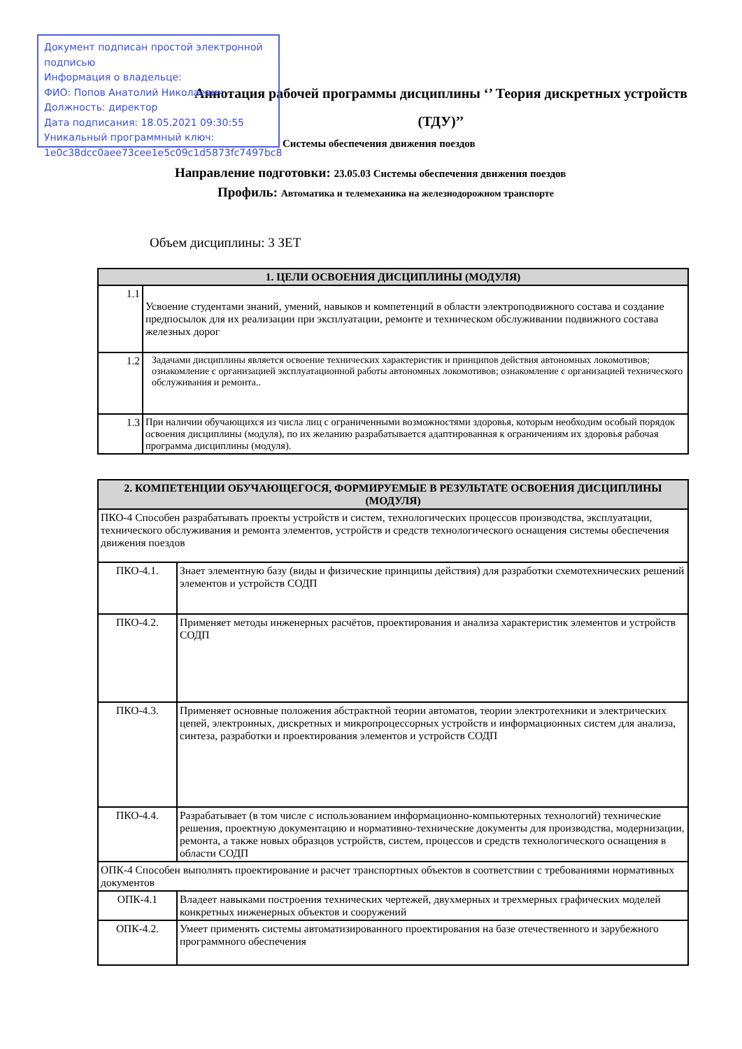Документ подписан простой электронной подписью
Информация о владельце:
ФИО: Попов Анатолий Николаевич
Должность: директор
Дата подписания: 18.05.2021 09:30:55
Уникальный программный ключ:
1e0c38dcc0aee73cee1e5c09c1d5873fc7497bc8
Аннотация рабочей программы дисциплины ‘’ Теория дискретных устройств
(ТДУ)’’
Системы обеспечения движения поездов
Направление подготовки: 23.05.03 Системы обеспечения движения поездов
Профиль: Автоматика и телемеханика на железнодорожном транспорте
Объем дисциплины: 3 ЗЕТ
| 1. ЦЕЛИ ОСВОЕНИЯ ДИСЦИПЛИНЫ (МОДУЛЯ) | |
| --- | --- |
| 1.1 | Усвоение студентами знаний, умений, навыков и компетенций в области электроподвижного состава и создание предпосылок для их реализации при эксплуатации, ремонте и техническом обслуживании подвижного состава железных дорог |
| 1.2 | Задачами дисциплины является освоение технических характеристик и принципов действия автономных локомотивов; ознакомление с организацией эксплуатационной работы автономных локомотивов; ознакомление с организацией технического обслуживания и ремонта.. |
| 1.3 | При наличии обучающихся из числа лиц с ограниченными возможностями здоровья, которым необходим особый порядок освоения дисциплины (модуля), по их желанию разрабатывается адаптированная к ограничениям их здоровья рабочая программа дисциплины (модуля). |
| 2. КОМПЕТЕНЦИИ ОБУЧАЮЩЕГОСЯ, ФОРМИРУЕМЫЕ В РЕЗУЛЬТАТЕ ОСВОЕНИЯ ДИСЦИПЛИНЫ (МОДУЛЯ) | |
| --- | --- |
| ПКО-4 Способен разрабатывать проекты устройств и систем, технологических процессов производства, эксплуатации, технического обслуживания и ремонта элементов, устройств и средств технологического оснащения системы обеспечения движения поездов | |
| ПКО-4.1. | Знает элементную базу (виды и физические принципы действия) для разработки схемотехнических решений элементов и устройств СОДП |
| ПКО-4.2. | Применяет методы инженерных расчётов, проектирования и анализа характеристик элементов и устройств СОДП |
| ПКО-4.3. | Применяет основные положения абстрактной теории автоматов, теории электротехники и электрических цепей, электронных, дискретных и микропроцессорных устройств и информационных систем для анализа, синтеза, разработки и проектирования элементов и устройств СОДП |
| ПКО-4.4. | Разрабатывает (в том числе с использованием информационно-компьютерных технологий) технические решения, проектную документацию и нормативно-технические документы для производства, модернизации, ремонта, а также новых образцов устройств, систем, процессов и средств технологического оснащения в области СОДП |
| ОПК-4 Способен выполнять проектирование и расчет транспортных объектов в соответствии с требованиями нормативных документов | |
| ОПК-4.1 | Владеет навыками построения технических чертежей, двухмерных и трехмерных графических моделей конкретных инженерных объектов и сооружений |
| ОПК-4.2. | Умеет применять системы автоматизированного проектирования на базе отечественного и зарубежного программного обеспечения |